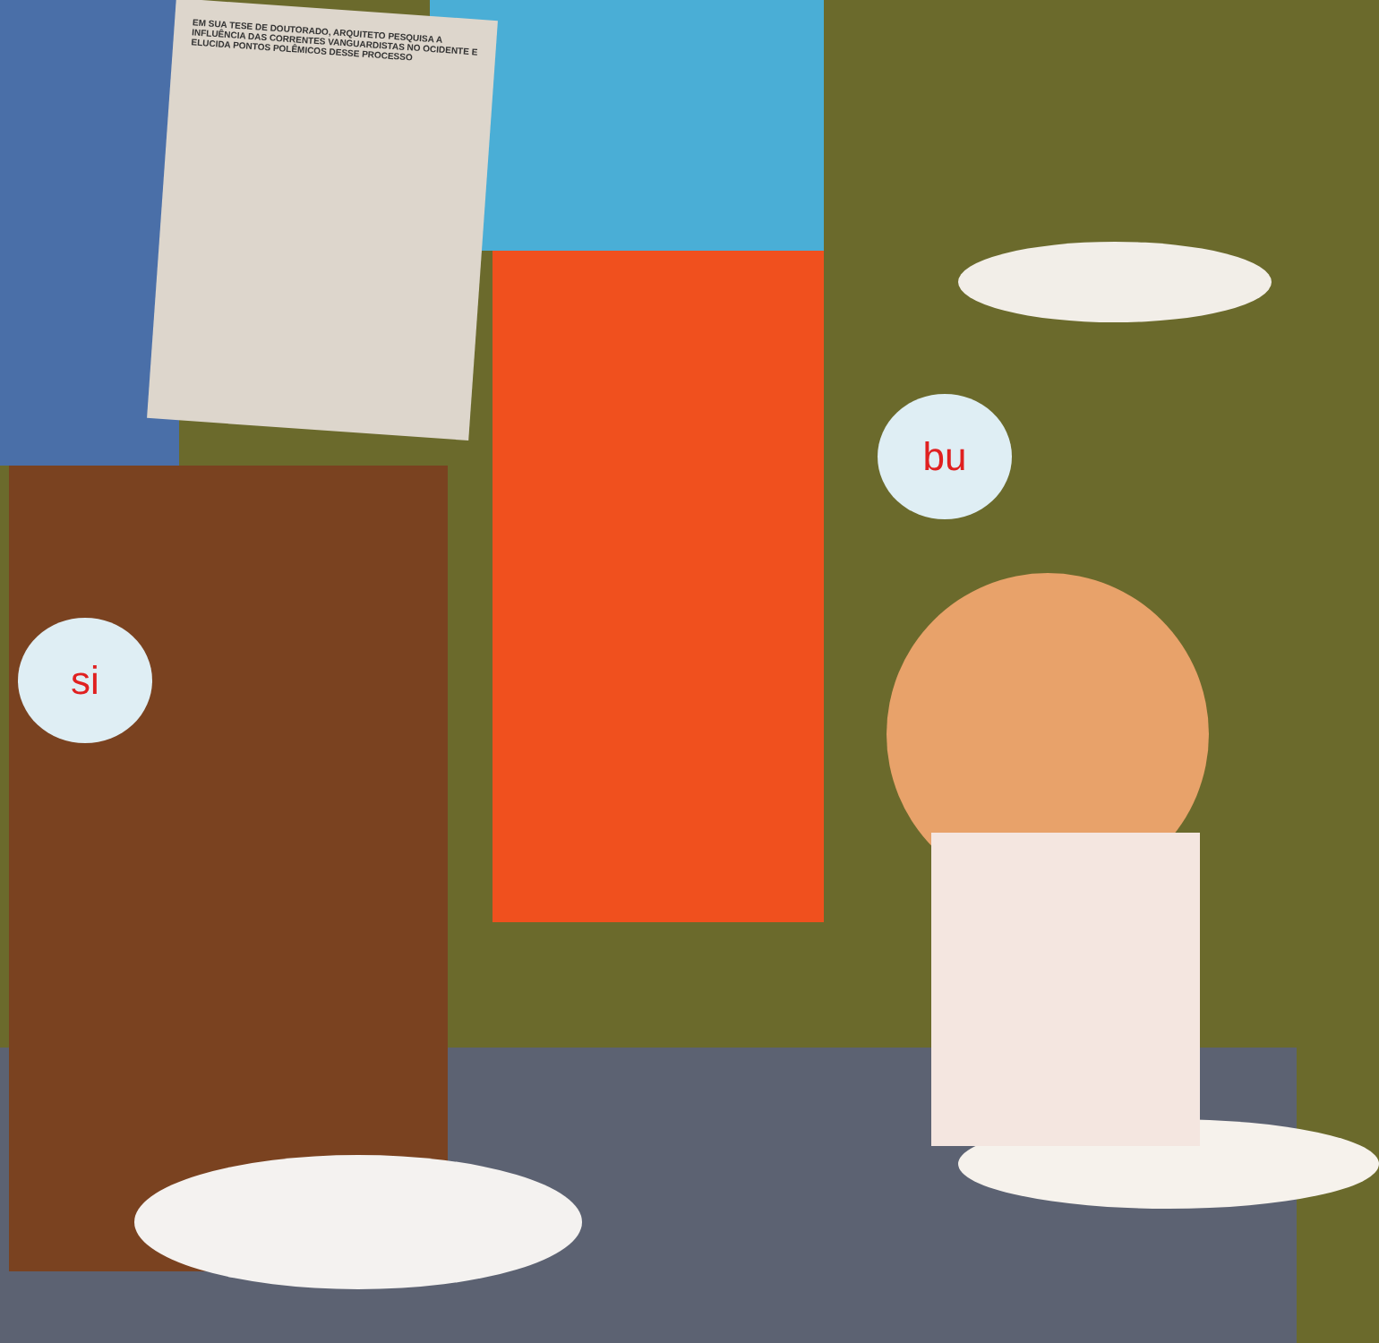EM SUA TESE DE DOUTORADO, ARQUITETO PESQUISA A INFLUÊNCIA DAS CORRENTES VANGUARDISTAS NO OCIDENTE E ELUCIDA PONTOS POLÊMICOS DESSE PROCESSO
bu
si